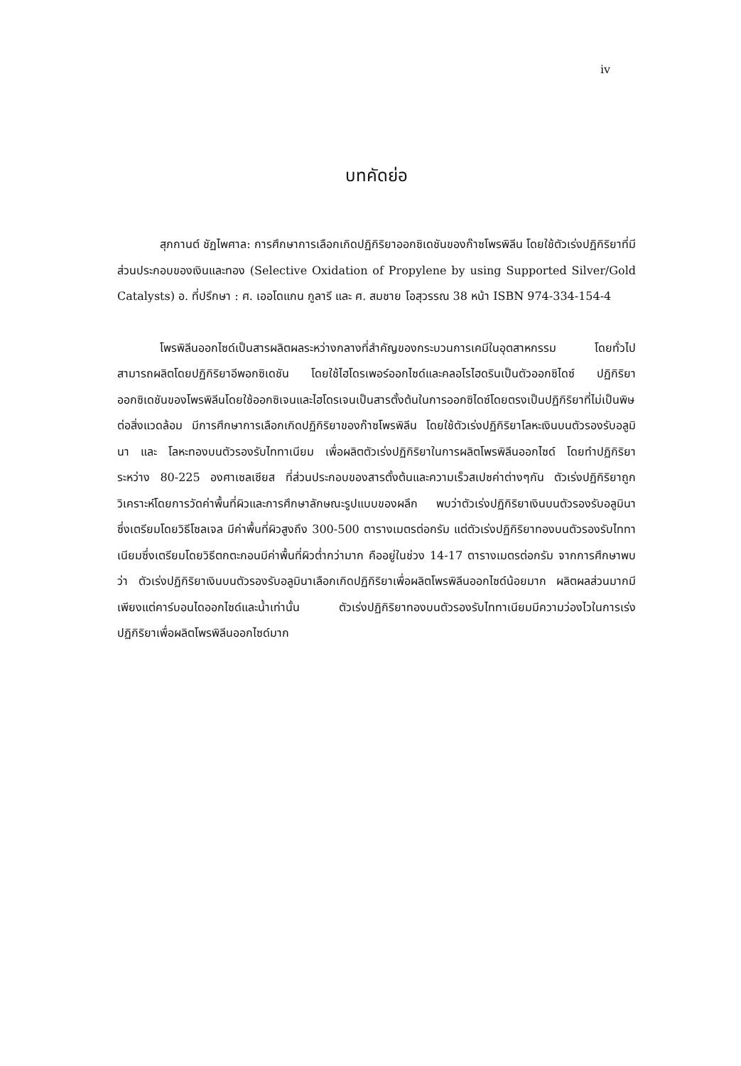iv
บทคัดย่อ
สุภกานต์ ชัฏไพศาล: การศึกษาการเลือกเกิดปฏิกิริยาออกซิเดชันของก๊าซโพรพิลีน โดยใช้ตัวเร่งปฏิกิริยาที่มีส่วนประกอบของเงินและทอง (Selective Oxidation of Propylene by using Supported Silver/Gold Catalysts) อ. ที่ปรึกษา : ศ. เออโดแกน กูลารี และ ศ. สมชาย โอสุวรรณ 38 หน้า ISBN 974-334-154-4
โพรพิลีนออกไซด์เป็นสารผลิตผลระหว่างกลางที่สำคัญของกระบวนการเคมีในอุตสาหกรรม โดยทั่วไปสามารถผลิตโดยปฏิกิริยาอีพอกซิเดชัน โดยใช้ไฮโดรเพอร์ออกไซด์และคลอโรไฮดรินเป็นตัวออกซิไดซ์ ปฏิกิริยาออกซิเดชันของโพรพิลีนโดยใช้ออกซิเจนและไฮโดรเจนเป็นสารตั้งต้นในการออกซิไดซ์โดยตรงเป็นปฏิกิริยาที่ไม่เป็นพิษต่อสิ่งแวดล้อม มีการศึกษาการเลือกเกิดปฏิกิริยาของก๊าซโพรพิลีน โดยใช้ตัวเร่งปฏิกิริยาโลหะเงินบนตัวรองรับอลูมินา และ โลหะทองบนตัวรองรับไททาเนียม เพื่อผลิตตัวเร่งปฏิกิริยาในการผลิตโพรพิลีนออกไซด์ โดยทำปฏิกิริยาระหว่าง 80-225 องศาเซลเซียส ที่ส่วนประกอบของสารตั้งต้นและความเร็วสเปซค่าต่างๆกัน ตัวเร่งปฏิกิริยาถูกวิเคราะห์โดยการวัดค่าพื้นที่ผิวและการศึกษาลักษณะรูปแบบของผลึก พบว่าตัวเร่งปฏิกิริยาเงินบนตัวรองรับอลูมินา ซึ่งเตรียมโดยวิธีโซลเจล มีค่าพื้นที่ผิวสูงถึง 300-500 ตารางเมตรต่อกรัม แต่ตัวเร่งปฏิกิริยาทองบนตัวรองรับไททาเนียมซึ่งเตรียมโดยวิธีตกตะกอนมีค่าพื้นที่ผิวต่ำกว่ามาก คืออยู่ในช่วง 14-17 ตารางเมตรต่อกรัม จากการศึกษาพบว่า ตัวเร่งปฏิกิริยาเงินบนตัวรองรับอลูมินาเลือกเกิดปฏิกิริยาเพื่อผลิตโพรพิลีนออกไซด์น้อยมาก ผลิตผลส่วนมากมีเพียงแต่คาร์บอนไดออกไซด์และน้ำเท่านั้น ตัวเร่งปฏิกิริยาทองบนตัวรองรับไททาเนียมมีความว่องไวในการเร่งปฏิกิริยาเพื่อผลิตโพรพิลีนออกไซด์มาก